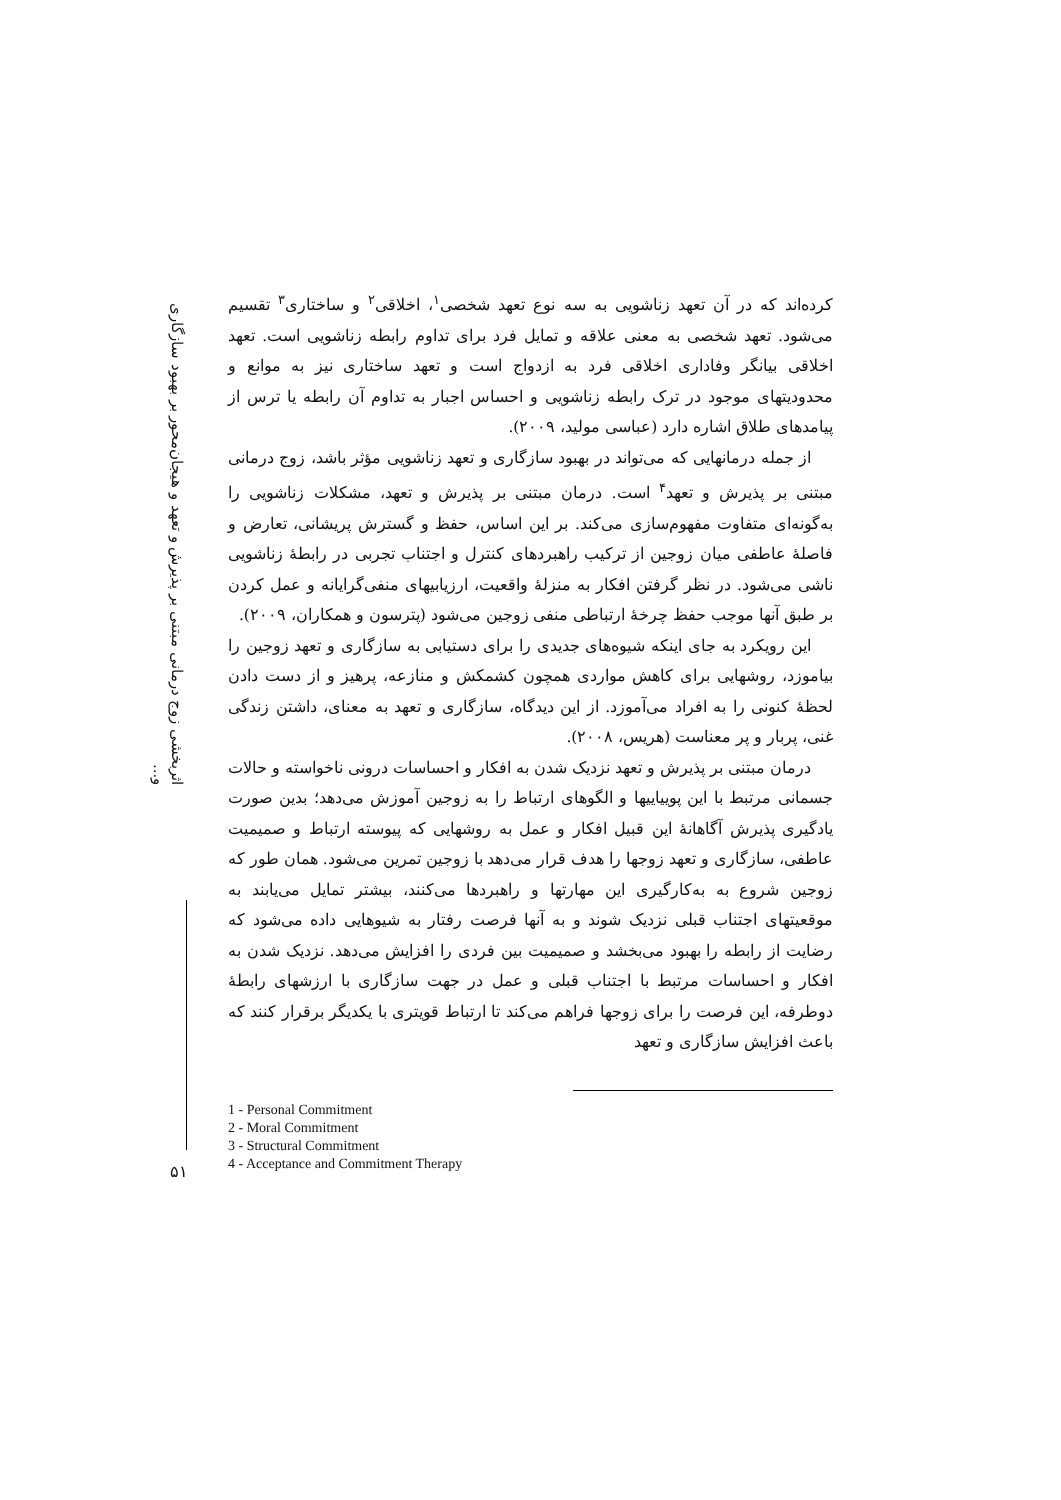اثربخشی زوج درمانی مبتنی بر پذیرش و تعهد و هیجان‌محور بر بهبود سازگاری و...
کرده‌اند که در آن تعهد زناشویی به سه نوع تعهد شخصی<sup>۱</sup>، اخلاقی<sup>۲</sup> و ساختاری<sup>۳</sup> تقسیم می‌شود. تعهد شخصی به معنی علاقه و تمایل فرد برای تداوم رابطه زناشویی است. تعهد اخلاقی بیانگر وفاداری اخلاقی فرد به ازدواج است و تعهد ساختاری نیز به موانع و محدودیتهای موجود در ترک رابطه زناشویی و احساس اجبار به تداوم آن رابطه یا ترس از پیامدهای طلاق اشاره دارد (عباسی مولید، ۲۰۰۹).
از جمله درمانهایی که می‌تواند در بهبود سازگاری و تعهد زناشویی مؤثر باشد، زوج درمانی مبتنی بر پذیرش و تعهد<sup>۴</sup> است. درمان مبتنی بر پذیرش و تعهد، مشکلات زناشویی را به‌گونه‌ای متفاوت مفهوم‌سازی می‌کند. بر این اساس، حفظ و گسترش پریشانی، تعارض و فاصلهٔ عاطفی میان زوجین از ترکیب راهبردهای کنترل و اجتناب تجربی در رابطهٔ زناشویی ناشی می‌شود. در نظر گرفتن افکار به منزلهٔ واقعیت، ارزیابیهای منفی‌گرایانه و عمل کردن بر طبق آنها موجب حفظ چرخهٔ ارتباطی منفی زوجین می‌شود (پترسون و همکاران، ۲۰۰۹).
این رویکرد به جای اینکه شیوه‌های جدیدی را برای دستیابی به سازگاری و تعهد زوجین را بیاموزد، روشهایی برای کاهش مواردی همچون کشمکش و منازعه، پرهیز و از دست دادن لحظهٔ کنونی را به افراد می‌آموزد. از این دیدگاه، سازگاری و تعهد به معنای، داشتن زندگی غنی، پربار و پر معناست (هریس، ۲۰۰۸).
درمان مبتنی بر پذیرش و تعهد نزدیک شدن به افکار و احساسات درونی ناخواسته و حالات جسمانی مرتبط با این پوییاییها و الگوهای ارتباط را به زوجین آموزش می‌دهد؛ بدین صورت یادگیری پذیرش آگاهانهٔ این قبیل افکار و عمل به روشهایی که پیوسته ارتباط و صمیمیت عاطفی، سازگاری و تعهد زوجها را هدف قرار می‌دهد با زوجین تمرین می‌شود. همان طور که زوجین شروع به به‌کارگیری این مهارتها و راهبردها می‌کنند، بیشتر تمایل می‌یابند به موقعیتهای اجتناب قبلی نزدیک شوند و به آنها فرصت رفتار به شیوهایی داده می‌شود که رضایت از رابطه را بهبود می‌بخشد و صمیمیت بین فردی را افزایش می‌دهد. نزدیک شدن به افکار و احساسات مرتبط با اجتناب قبلی و عمل در جهت سازگاری با ارزشهای رابطهٔ دوطرفه، این فرصت را برای زوجها فراهم می‌کند تا ارتباط قویتری با یکدیگر برقرار کنند که باعث افزایش سازگاری و تعهد
1 - Personal Commitment
2 - Moral Commitment
3 - Structural Commitment
4 - Acceptance and Commitment Therapy
۵۱